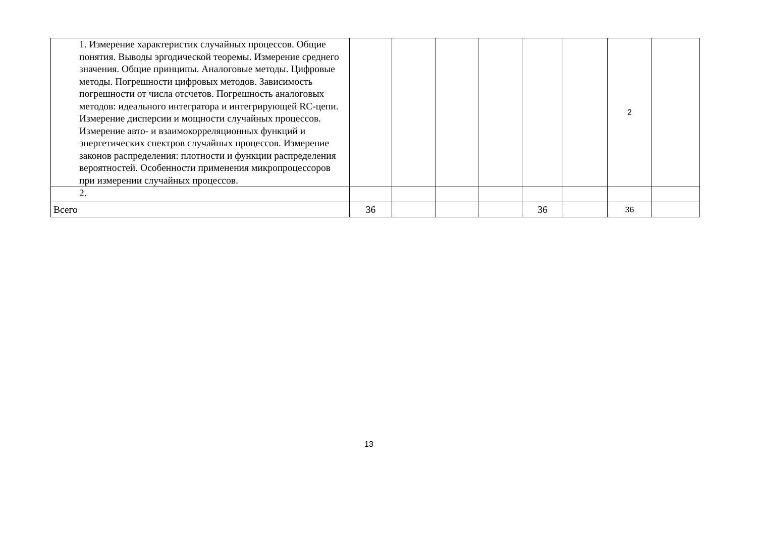| 1. Измерение характеристик случайных процессов. Общие понятия. Выводы эргодической теоремы. Измерение среднего значения. Общие принципы. Аналоговые методы. Цифровые методы. Погрешности цифровых методов. Зависимость погрешности от числа отсчетов. Погрешность аналоговых методов: идеального интегратора и интегрирующей RC-цепи. Измерение дисперсии и мощности случайных процессов. Измерение авто- и взаимокорреляционных функций и энергетических спектров случайных процессов. Измерение законов распределения: плотности и функции распределения вероятностей. Особенности применения микропроцессоров при измерении случайных процессов. | | | | | | | 2 | |
| 2. | | | | | | | | |
| Всего | 36 | | | | 36 | | 36 | |
13